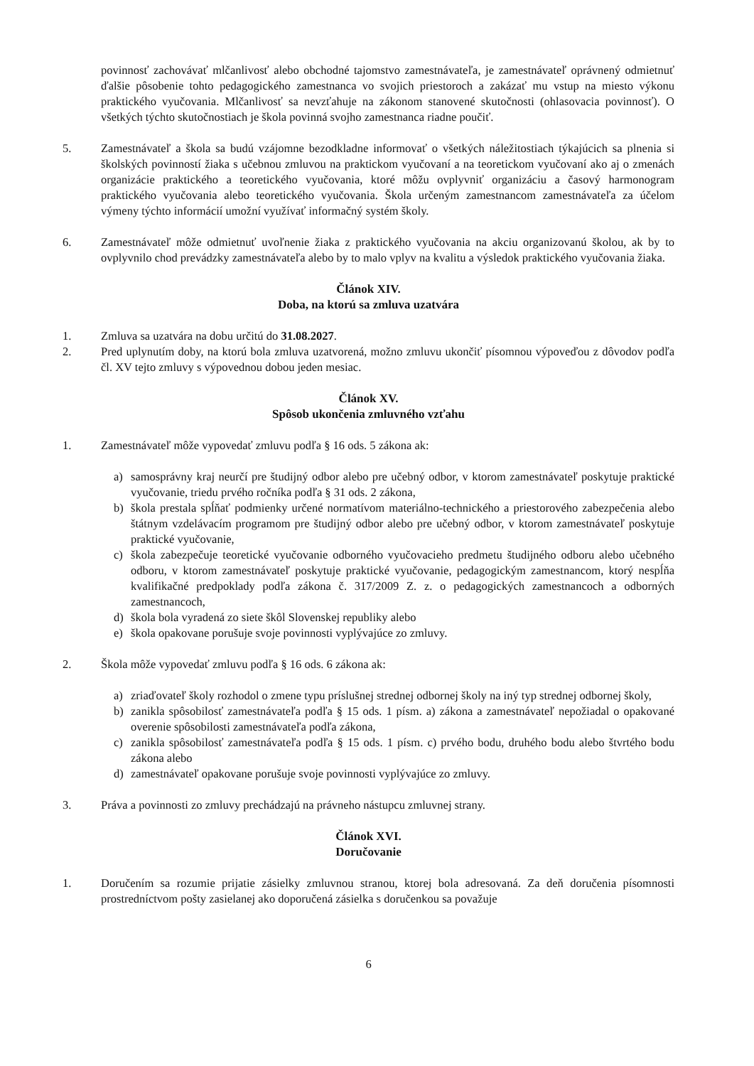povinnosť zachovávať mlčanlivosť alebo obchodné tajomstvo zamestnávateľa, je zamestnávateľ oprávnený odmietnuť ďalšie pôsobenie tohto pedagogického zamestnanca vo svojich priestoroch a zakázať mu vstup na miesto výkonu praktického vyučovania. Mlčanlivosť sa nevzťahuje na zákonom stanovené skutočnosti (ohlasovacia povinnosť). O všetkých týchto skutočnostiach je škola povinná svojho zamestnanca riadne poučiť.
5. Zamestnávateľ a škola sa budú vzájomne bezodkladne informovať o všetkých náležitostiach týkajúcich sa plnenia si školských povinností žiaka s učebnou zmluvou na praktickom vyučovaní a na teoretickom vyučovaní ako aj o zmenách organizácie praktického a teoretického vyučovania, ktoré môžu ovplyvniť organizáciu a časový harmonogram praktického vyučovania alebo teoretického vyučovania. Škola určeným zamestnancom zamestnávateľa za účelom výmeny týchto informácií umožní využívať informačný systém školy.
6. Zamestnávateľ môže odmietnuť uvoľnenie žiaka z praktického vyučovania na akciu organizovanú školou, ak by to ovplyvnilo chod prevádzky zamestnávateľa alebo by to malo vplyv na kvalitu a výsledok praktického vyučovania žiaka.
Článok XIV.
Doba, na ktorú sa zmluva uzatvára
1. Zmluva sa uzatvára na dobu určitú do 31.08.2027.
2. Pred uplynutím doby, na ktorú bola zmluva uzatvorená, možno zmluvu ukončiť písomnou výpoveďou z dôvodov podľa čl. XV tejto zmluvy s výpovednou dobou jeden mesiac.
Článok XV.
Spôsob ukončenia zmluvného vzťahu
1. Zamestnávateľ môže vypovedať zmluvu podľa § 16 ods. 5 zákona ak:
a) samosprávny kraj neurčí pre študijný odbor alebo pre učebný odbor, v ktorom zamestnávateľ poskytuje praktické vyučovanie, triedu prvého ročníka podľa § 31 ods. 2 zákona,
b) škola prestala spĺňať podmienky určené normatívom materiálno-technického a priestorového zabezpečenia alebo štátnym vzdelávacím programom pre študijný odbor alebo pre učebný odbor, v ktorom zamestnávateľ poskytuje praktické vyučovanie,
c) škola zabezpečuje teoretické vyučovanie odborného vyučovacieho predmetu študijného odboru alebo učebného odboru, v ktorom zamestnávateľ poskytuje praktické vyučovanie, pedagogickým zamestnancom, ktorý nespĺňa kvalifikačné predpoklady podľa zákona č. 317/2009 Z. z. o pedagogických zamestnancoch a odborných zamestnancoch,
d) škola bola vyradená zo siete škôl Slovenskej republiky alebo
e) škola opakovane porušuje svoje povinnosti vyplývajúce zo zmluvy.
2. Škola môže vypovedať zmluvu podľa § 16 ods. 6 zákona ak:
a) zriaďovateľ školy rozhodol o zmene typu príslušnej strednej odbornej školy na iný typ strednej odbornej školy,
b) zanikla spôsobilosť zamestnávateľa podľa § 15 ods. 1 písm. a) zákona a zamestnávateľ nepožiadal o opakované overenie spôsobilosti zamestnávateľa podľa zákona,
c) zanikla spôsobilosť zamestnávateľa podľa § 15 ods. 1 písm. c) prvého bodu, druhého bodu alebo štvrtého bodu zákona alebo
d) zamestnávateľ opakovane porušuje svoje povinnosti vyplývajúce zo zmluvy.
3. Práva a povinnosti zo zmluvy prechádzajú na právneho nástupcu zmluvnej strany.
Článok XVI.
Doručovanie
1. Doručením sa rozumie prijatie zásielky zmluvnou stranou, ktorej bola adresovaná. Za deň doručenia písomnosti prostredníctvom pošty zasielanej ako doporučená zásielka s doručenkou sa považuje
6